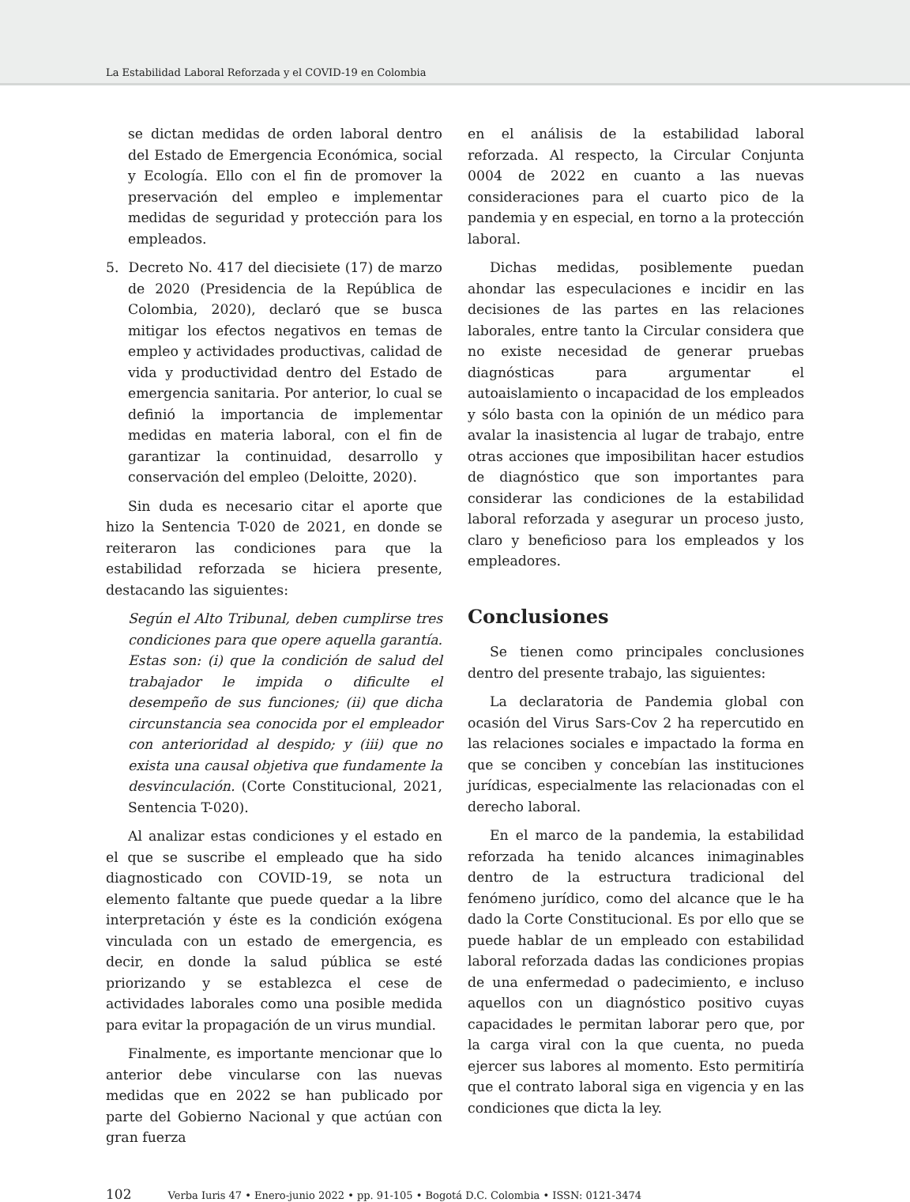La Estabilidad Laboral Reforzada y el COVID-19 en Colombia
se dictan medidas de orden laboral dentro del Estado de Emergencia Económica, social y Ecología. Ello con el fin de promover la preservación del empleo e implementar medidas de seguridad y protección para los empleados.
5. Decreto No. 417 del diecisiete (17) de marzo de 2020 (Presidencia de la República de Colombia, 2020), declaró que se busca mitigar los efectos negativos en temas de empleo y actividades productivas, calidad de vida y productividad dentro del Estado de emergencia sanitaria. Por anterior, lo cual se definió la importancia de implementar medidas en materia laboral, con el fin de garantizar la continuidad, desarrollo y conservación del empleo (Deloitte, 2020).
Sin duda es necesario citar el aporte que hizo la Sentencia T-020 de 2021, en donde se reiteraron las condiciones para que la estabilidad reforzada se hiciera presente, destacando las siguientes:
Según el Alto Tribunal, deben cumplirse tres condiciones para que opere aquella garantía. Estas son: (i) que la condición de salud del trabajador le impida o dificulte el desempeño de sus funciones; (ii) que dicha circunstancia sea conocida por el empleador con anterioridad al despido; y (iii) que no exista una causal objetiva que fundamente la desvinculación. (Corte Constitucional, 2021, Sentencia T-020).
Al analizar estas condiciones y el estado en el que se suscribe el empleado que ha sido diagnosticado con COVID-19, se nota un elemento faltante que puede quedar a la libre interpretación y éste es la condición exógena vinculada con un estado de emergencia, es decir, en donde la salud pública se esté priorizando y se establezca el cese de actividades laborales como una posible medida para evitar la propagación de un virus mundial.
Finalmente, es importante mencionar que lo anterior debe vincularse con las nuevas medidas que en 2022 se han publicado por parte del Gobierno Nacional y que actúan con gran fuerza
en el análisis de la estabilidad laboral reforzada. Al respecto, la Circular Conjunta 0004 de 2022 en cuanto a las nuevas consideraciones para el cuarto pico de la pandemia y en especial, en torno a la protección laboral.
Dichas medidas, posiblemente puedan ahondar las especulaciones e incidir en las decisiones de las partes en las relaciones laborales, entre tanto la Circular considera que no existe necesidad de generar pruebas diagnósticas para argumentar el autoaislamiento o incapacidad de los empleados y sólo basta con la opinión de un médico para avalar la inasistencia al lugar de trabajo, entre otras acciones que imposibilitan hacer estudios de diagnóstico que son importantes para considerar las condiciones de la estabilidad laboral reforzada y asegurar un proceso justo, claro y beneficioso para los empleados y los empleadores.
Conclusiones
Se tienen como principales conclusiones dentro del presente trabajo, las siguientes:
La declaratoria de Pandemia global con ocasión del Virus Sars-Cov 2 ha repercutido en las relaciones sociales e impactado la forma en que se conciben y concebían las instituciones jurídicas, especialmente las relacionadas con el derecho laboral.
En el marco de la pandemia, la estabilidad reforzada ha tenido alcances inimaginables dentro de la estructura tradicional del fenómeno jurídico, como del alcance que le ha dado la Corte Constitucional. Es por ello que se puede hablar de un empleado con estabilidad laboral reforzada dadas las condiciones propias de una enfermedad o padecimiento, e incluso aquellos con un diagnóstico positivo cuyas capacidades le permitan laborar pero que, por la carga viral con la que cuenta, no pueda ejercer sus labores al momento. Esto permitiría que el contrato laboral siga en vigencia y en las condiciones que dicta la ley.
102 Verba Iuris 47 • Enero-junio 2022 • pp. 91-105 • Bogotá D.C. Colombia • ISSN: 0121-3474